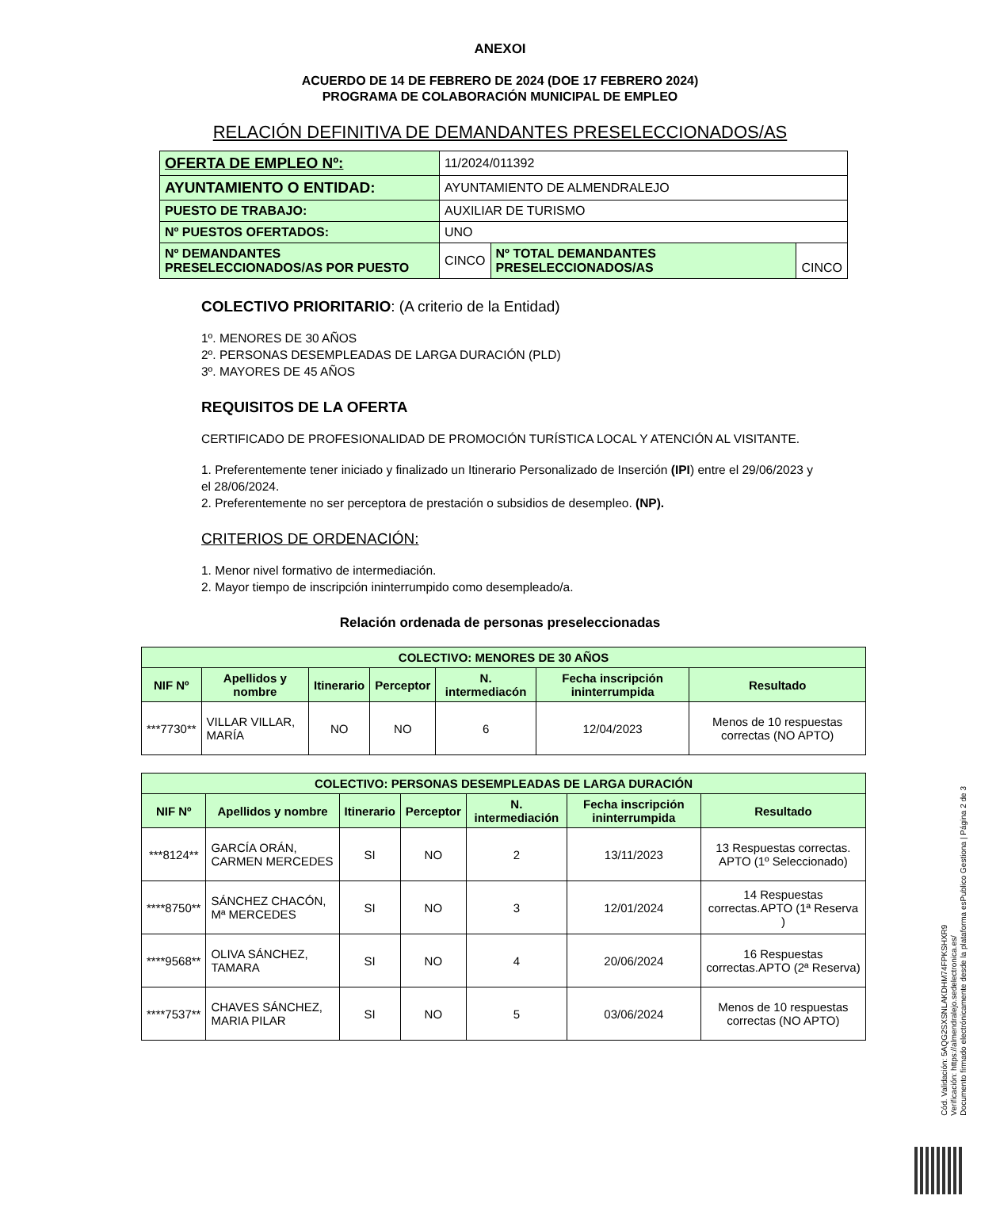ANEXOI
ACUERDO DE 14 DE FEBRERO DE 2024 (DOE 17 FEBRERO 2024)
PROGRAMA DE COLABORACIÓN MUNICIPAL DE EMPLEO
RELACIÓN DEFINITIVA DE DEMANDANTES PRESELECCIONADOS/AS
| OFERTA DE EMPLEO Nº: | 11/2024/011392 | | |
| AYUNTAMIENTO O ENTIDAD: | AYUNTAMIENTO DE ALMENDRALEJO | | |
| PUESTO DE TRABAJO: | AUXILIAR DE TURISMO | | |
| Nº PUESTOS OFERTADOS: | UNO | | |
| Nº DEMANDANTES PRESELECCIONADOS/AS POR PUESTO | CINCO | Nº TOTAL DEMANDANTES PRESELECCIONADOS/AS | CINCO |
COLECTIVO PRIORITARIO: (A criterio de la Entidad)
1º. MENORES DE 30 AÑOS
2º. PERSONAS DESEMPLEADAS DE LARGA DURACIÓN (PLD)
3º. MAYORES DE 45 AÑOS
REQUISITOS DE LA OFERTA
CERTIFICADO DE PROFESIONALIDAD DE PROMOCIÓN TURÍSTICA LOCAL Y ATENCIÓN AL VISITANTE.
1. Preferentemente tener iniciado y finalizado un Itinerario Personalizado de Inserción (IPI) entre el 29/06/2023 y el 28/06/2024.
2. Preferentemente no ser perceptora de prestación o subsidios de desempleo. (NP).
CRITERIOS DE ORDENACIÓN:
1. Menor nivel formativo de intermediación.
2. Mayor tiempo de inscripción ininterrumpido como desempleado/a.
Relación ordenada de personas preseleccionadas
| COLECTIVO: MENORES DE 30 AÑOS | | | | | | |
| --- | --- | --- | --- | --- | --- | --- |
| NIF Nº | Apellidos y nombre | Itinerario | Perceptor | N. intermediacón | Fecha inscripción ininterrumpida | Resultado |
| ***7730** | VILLAR VILLAR, MARÍA | NO | NO | 6 | 12/04/2023 | Menos de 10 respuestas correctas (NO APTO) |
| COLECTIVO: PERSONAS DESEMPLEADAS DE LARGA DURACIÓN | | | | | | |
| --- | --- | --- | --- | --- | --- | --- |
| NIF Nº | Apellidos y nombre | Itinerario | Perceptor | N. intermediación | Fecha inscripción ininterrumpida | Resultado |
| ***8124** | GARCÍA ORÁN, CARMEN MERCEDES | SI | NO | 2 | 13/11/2023 | 13 Respuestas correctas. APTO (1º Seleccionado) |
| ****8750** | SÁNCHEZ CHACÓN, Mª MERCEDES | SI | NO | 3 | 12/01/2024 | 14 Respuestas correctas.APTO (1ª Reserva ) |
| ****9568** | OLIVA SÁNCHEZ, TAMARA | SI | NO | 4 | 20/06/2024 | 16 Respuestas correctas.APTO (2ª Reserva) |
| ****7537** | CHAVES SÁNCHEZ, MARIA PILAR | SI | NO | 5 | 03/06/2024 | Menos de 10 respuestas correctas (NO APTO) |
Cód. Validación: 5AQG2SXSNLAKDHM74FPKSHXR9
Verificación: https://almendralejo.sedelectronica.es/
Documento firmado electrónicamente desde la plataforma esPublico Gestiona | Página 2 de 3